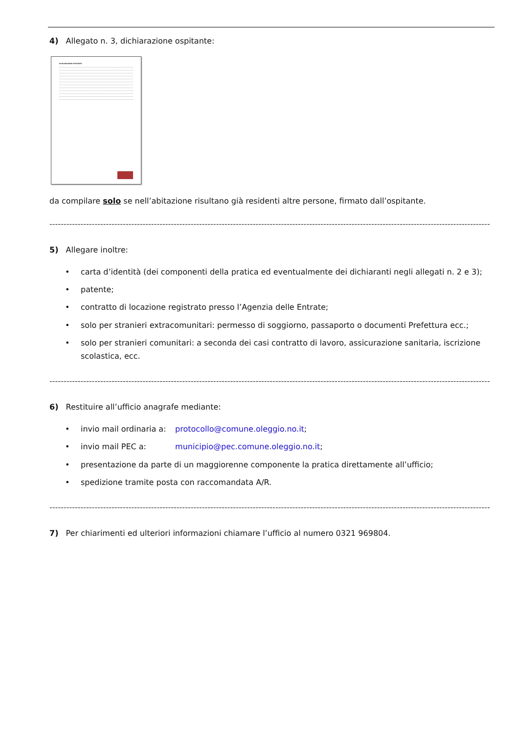4) Allegato n. 3, dichiarazione ospitante:
DICHIARAZIONE OSPITANTE
da compilare solo se nell’abitazione risultano già residenti altre persone, firmato dall’ospitante.
------------------------------------------------------------------------------------------------------------------------------------------------------------
5) Allegare inoltre:
• carta d’identità (dei componenti della pratica ed eventualmente dei dichiaranti negli allegati n. 2 e 3);
• patente;
• contratto di locazione registrato presso l’Agenzia delle Entrate;
• solo per stranieri extracomunitari: permesso di soggiorno, passaporto o documenti Prefettura ecc.;
• solo per stranieri comunitari: a seconda dei casi contratto di lavoro, assicurazione sanitaria, iscrizione scolastica, ecc.
------------------------------------------------------------------------------------------------------------------------------------------------------------
6) Restituire all’ufficio anagrafe mediante:
• invio mail ordinaria a: protocollo@comune.oleggio.no.it;
• invio mail PEC a: municipio@pec.comune.oleggio.no.it;
• presentazione da parte di un maggiorenne componente la pratica direttamente all’ufficio;
• spedizione tramite posta con raccomandata A/R.
------------------------------------------------------------------------------------------------------------------------------------------------------------
7) Per chiarimenti ed ulteriori informazioni chiamare l’ufficio al numero 0321 969804.